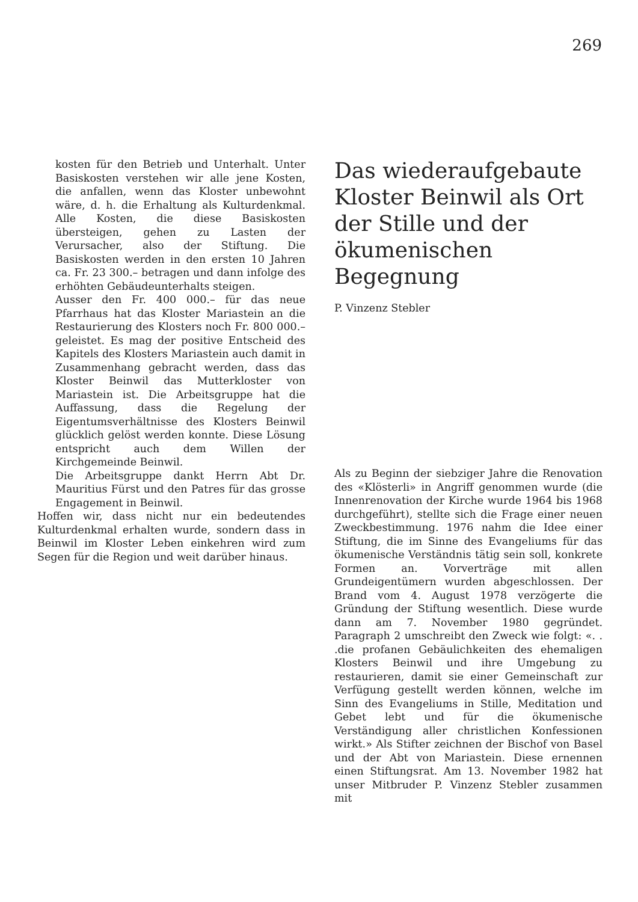269
kosten für den Betrieb und Unterhalt. Unter Basiskosten verstehen wir alle jene Kosten, die anfallen, wenn das Kloster unbewohnt wäre, d. h. die Erhaltung als Kulturdenkmal. Alle Kosten, die diese Basiskosten übersteigen, gehen zu Lasten der Verursacher, also der Stiftung. Die Basiskosten werden in den ersten 10 Jahren ca. Fr. 23 300.– betragen und dann infolge des erhöhten Gebäudeunterhalts steigen.
Ausser den Fr. 400 000.– für das neue Pfarrhaus hat das Kloster Mariastein an die Restaurierung des Klosters noch Fr. 800 000.– geleistet. Es mag der positive Entscheid des Kapitels des Klosters Mariastein auch damit in Zusammenhang gebracht werden, dass das Kloster Beinwil das Mutterkloster von Mariastein ist. Die Arbeitsgruppe hat die Auffassung, dass die Regelung der Eigentumsverhältnisse des Klosters Beinwil glücklich gelöst werden konnte. Diese Lösung entspricht auch dem Willen der Kirchgemeinde Beinwil.
Die Arbeitsgruppe dankt Herrn Abt Dr. Mauritius Fürst und den Patres für das grosse Engagement in Beinwil.
Hoffen wir, dass nicht nur ein bedeutendes Kulturdenkmal erhalten wurde, sondern dass in Beinwil im Kloster Leben einkehren wird zum Segen für die Region und weit darüber hinaus.
Das wiederaufgebaute Kloster Beinwil als Ort der Stille und der ökumenischen Begegnung
P. Vinzenz Stebler
Als zu Beginn der siebziger Jahre die Renovation des «Klösterli» in Angriff genommen wurde (die Innenrenovation der Kirche wurde 1964 bis 1968 durchgeführt), stellte sich die Frage einer neuen Zweckbestimmung. 1976 nahm die Idee einer Stiftung, die im Sinne des Evangeliums für das ökumenische Verständnis tätig sein soll, konkrete Formen an. Vorverträge mit allen Grundeigentümern wurden abgeschlossen. Der Brand vom 4. August 1978 verzögerte die Gründung der Stiftung wesentlich. Diese wurde dann am 7. November 1980 gegründet. Paragraph 2 umschreibt den Zweck wie folgt: «. . .die profanen Gebäulichkeiten des ehemaligen Klosters Beinwil und ihre Umgebung zu restaurieren, damit sie einer Gemeinschaft zur Verfügung gestellt werden können, welche im Sinn des Evangeliums in Stille, Meditation und Gebet lebt und für die ökumenische Verständigung aller christlichen Konfessionen wirkt.» Als Stifter zeichnen der Bischof von Basel und der Abt von Mariastein. Diese ernennen einen Stiftungsrat. Am 13. November 1982 hat unser Mitbruder P. Vinzenz Stebler zusammen mit